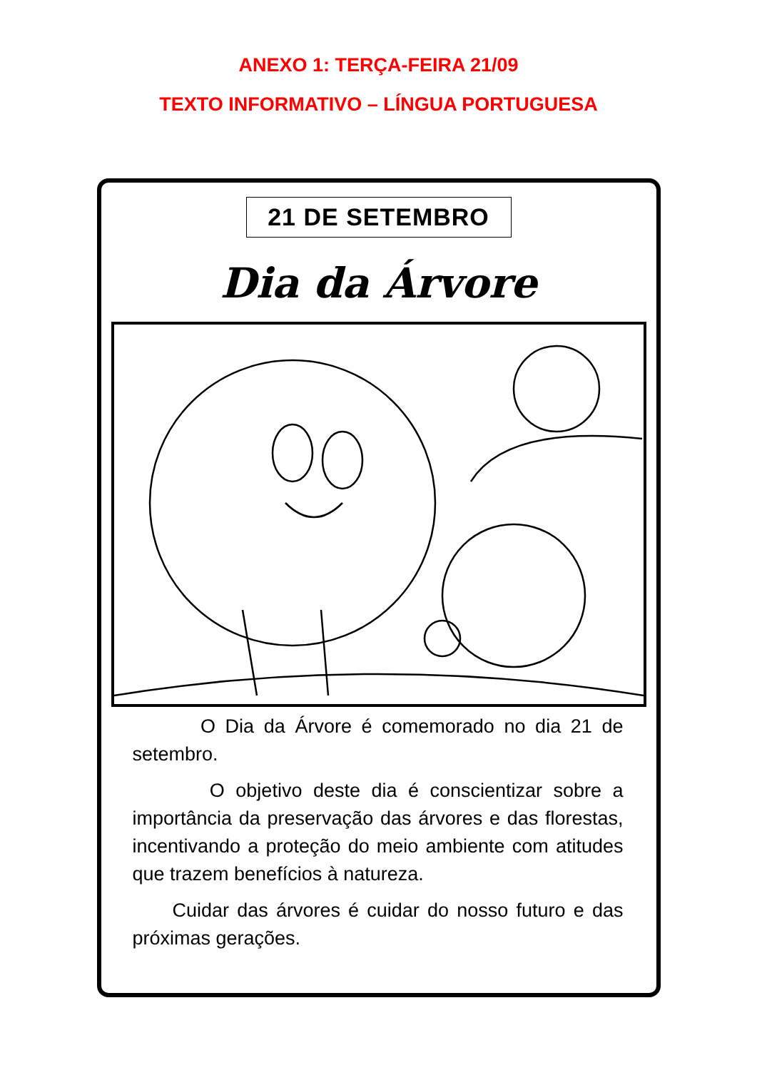ANEXO 1: TERÇA-FEIRA 21/09
TEXTO INFORMATIVO – LÍNGUA PORTUGUESA
21 DE SETEMBRO
Dia da Árvore
O Dia da Árvore é comemorado no dia 21 de setembro.
O objetivo deste dia é conscientizar sobre a importância da preservação das árvores e das florestas, incentivando a proteção do meio ambiente com atitudes que trazem benefícios à natureza.
Cuidar das árvores é cuidar do nosso futuro e das próximas gerações.